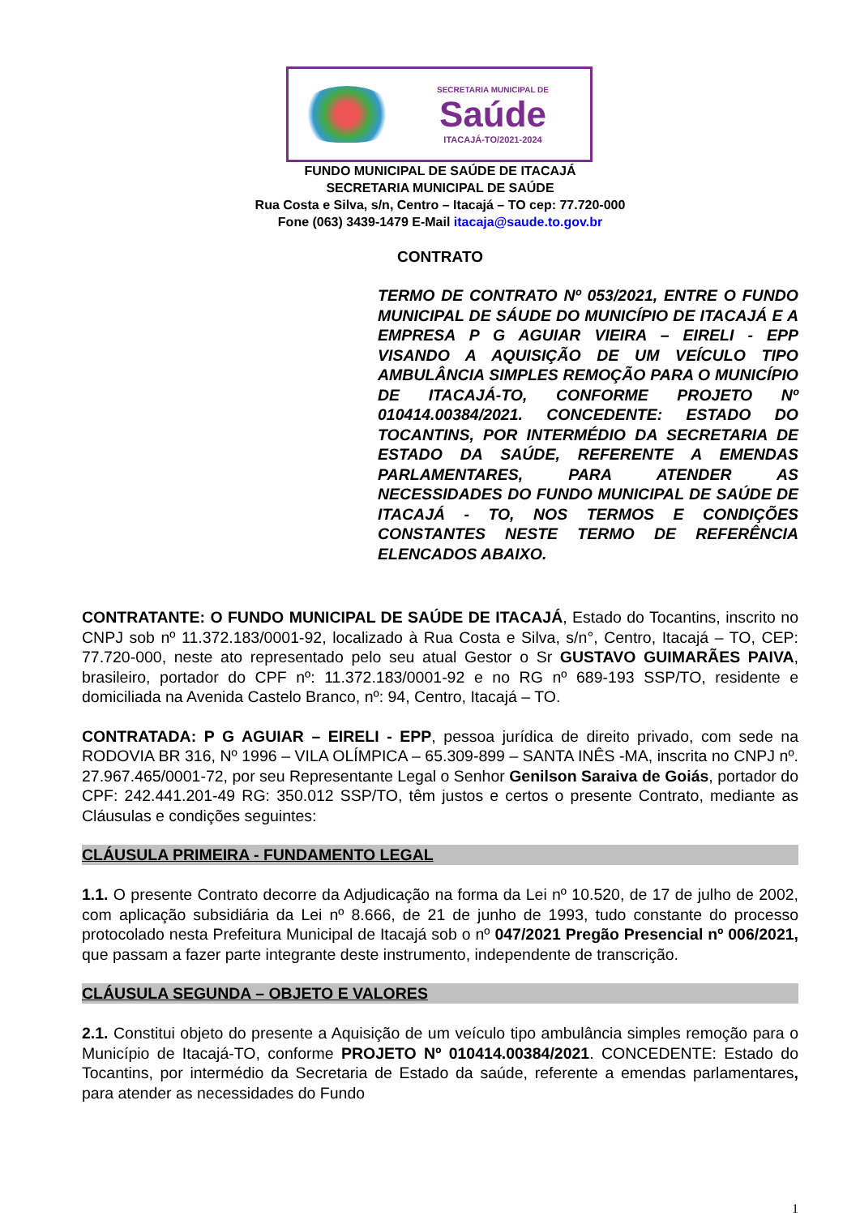SECRETARIA MUNICIPAL DE
Saúde
ITACAJÁ-TO/2021-2024
FUNDO MUNICIPAL DE SAÚDE DE ITACAJÁ
SECRETARIA MUNICIPAL DE SAÚDE
Rua Costa e Silva, s/n, Centro – Itacajá – TO cep: 77.720-000
Fone (063) 3439-1479 E-Mail itacaja@saude.to.gov.br
CONTRATO
TERMO DE CONTRATO Nº 053/2021, ENTRE O FUNDO MUNICIPAL DE SÁUDE DO MUNICÍPIO DE ITACAJÁ E A EMPRESA P G AGUIAR VIEIRA – EIRELI - EPP VISANDO A AQUISIÇÃO DE UM VEÍCULO TIPO AMBULÂNCIA SIMPLES REMOÇÃO PARA O MUNICÍPIO DE ITACAJÁ-TO, CONFORME PROJETO Nº 010414.00384/2021. CONCEDENTE: ESTADO DO TOCANTINS, POR INTERMÉDIO DA SECRETARIA DE ESTADO DA SAÚDE, REFERENTE A EMENDAS PARLAMENTARES, PARA ATENDER AS NECESSIDADES DO FUNDO MUNICIPAL DE SAÚDE DE ITACAJÁ - TO, NOS TERMOS E CONDIÇÕES CONSTANTES NESTE TERMO DE REFERÊNCIA ELENCADOS ABAIXO.
CONTRATANTE: O FUNDO MUNICIPAL DE SAÚDE DE ITACAJÁ, Estado do Tocantins, inscrito no CNPJ sob nº 11.372.183/0001-92, localizado à Rua Costa e Silva, s/n°, Centro, Itacajá – TO, CEP: 77.720-000, neste ato representado pelo seu atual Gestor o Sr GUSTAVO GUIMARÃES PAIVA, brasileiro, portador do CPF nº: 11.372.183/0001-92 e no RG nº 689-193 SSP/TO, residente e domiciliada na Avenida Castelo Branco, nº: 94, Centro, Itacajá – TO.
CONTRATADA: P G AGUIAR – EIRELI - EPP, pessoa jurídica de direito privado, com sede na RODOVIA BR 316, Nº 1996 – VILA OLÍMPICA – 65.309-899 – SANTA INÊS -MA, inscrita no CNPJ nº. 27.967.465/0001-72, por seu Representante Legal o Senhor Genilson Saraiva de Goiás, portador do CPF: 242.441.201-49 RG: 350.012 SSP/TO, têm justos e certos o presente Contrato, mediante as Cláusulas e condições seguintes:
CLÁUSULA PRIMEIRA - FUNDAMENTO LEGAL
1.1. O presente Contrato decorre da Adjudicação na forma da Lei nº 10.520, de 17 de julho de 2002, com aplicação subsidiária da Lei nº 8.666, de 21 de junho de 1993, tudo constante do processo protocolado nesta Prefeitura Municipal de Itacajá sob o nº 047/2021 Pregão Presencial nº 006/2021, que passam a fazer parte integrante deste instrumento, independente de transcrição.
CLÁUSULA SEGUNDA – OBJETO E VALORES
2.1. Constitui objeto do presente a Aquisição de um veículo tipo ambulância simples remoção para o Município de Itacajá-TO, conforme PROJETO Nº 010414.00384/2021. CONCEDENTE: Estado do Tocantins, por intermédio da Secretaria de Estado da saúde, referente a emendas parlamentares, para atender as necessidades do Fundo
1